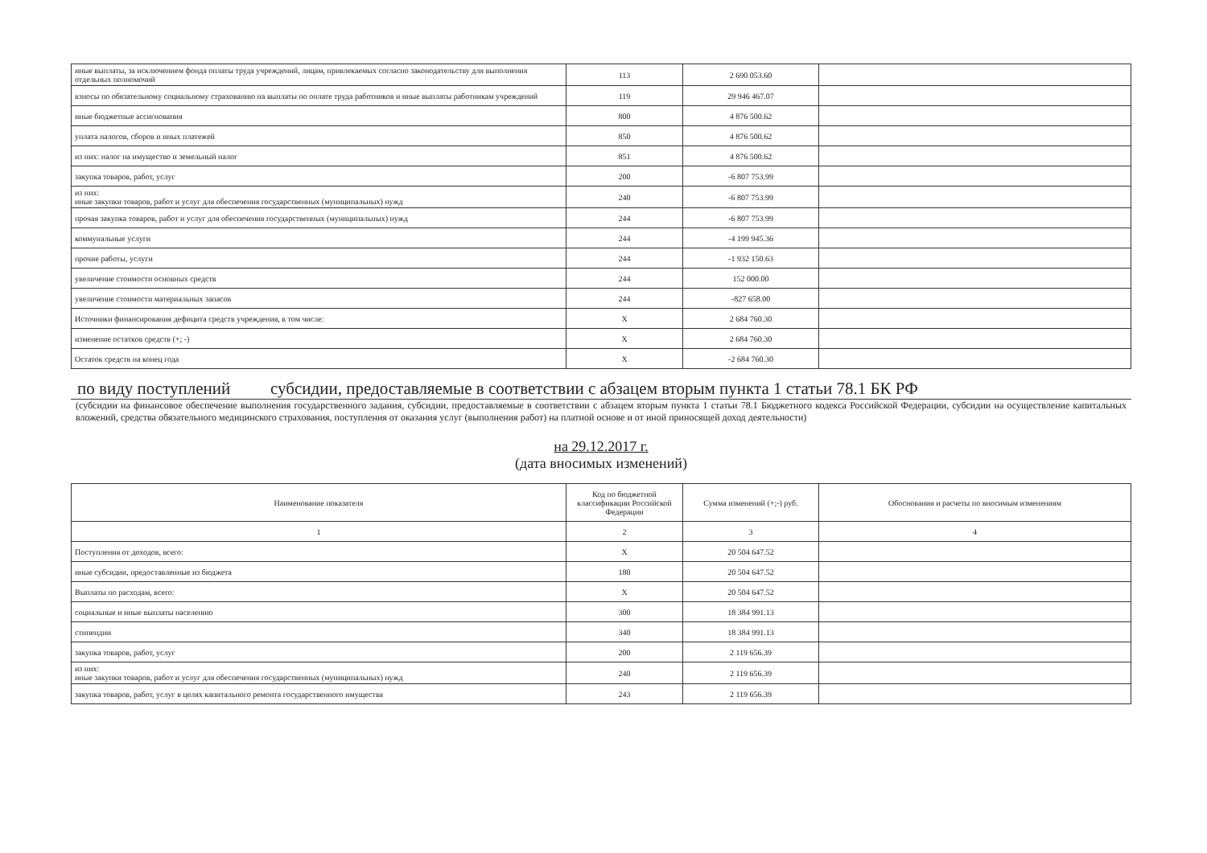| иные выплаты, за исключением фонда оплаты труда учреждений, лицам, привлекаемых согласно законодательству для выполнения отдельных полномочий | 113 | 2 690 053.60 | |
| взносы по обязательному социальному страхованию на выплаты по оплате труда работников и иные выплаты работникам учреждений | 119 | 29 946 467.07 | |
| иные бюджетные ассигнования | 800 | 4 876 500.62 | |
| уплата налогов, сборов и иных платежей | 850 | 4 876 500.62 | |
| из них: налог на имущество и земельный налог | 851 | 4 876 500.62 | |
| закупка товаров, работ, услуг | 200 | -6 807 753.99 | |
| из них: иные закупки товаров, работ и услуг для обеспечения государственных (муниципальных) нужд | 240 | -6 807 753.99 | |
| прочая закупка товаров, работ и услуг для обеспечения государственных (муниципальных) нужд | 244 | -6 807 753.99 | |
| коммунальные услуги | 244 | -4 199 945.36 | |
| прочие работы, услуги | 244 | -1 932 150.63 | |
| увеличение стоимости основных средств | 244 | 152 000.00 | |
| увеличение стоимости материальных запасов | 244 | -827 658.00 | |
| Источники финансирования дефицита средств учреждения, в том числе: | X | 2 684 760.30 | |
| изменение остатков средств (+; -) | X | 2 684 760.30 | |
| Остаток средств на конец года | X | -2 684 760.30 | |
по виду поступлений субсидии, предоставляемые в соответствии с абзацем вторым пункта 1 статьи 78.1 БК РФ
(субсидии на финансовое обеспечение выполнения государственного задания, субсидии, предоставляемые в соответствии с абзацем вторым пункта 1 статьи 78.1 Бюджетного кодекса Российской Федерации, субсидии на осуществление капитальных вложений, средства обязательного медицинского страхования, поступления от оказания услуг (выполнения работ) на платной основе и от иной приносящей доход деятельности)
на 29.12.2017 г.
(дата вносимых изменений)
| Наименование показателя | Код по бюджетной классификации Российской Федерации | Сумма изменений (+;-) руб. | Обоснования и расчеты по вносимым изменениям |
| --- | --- | --- | --- |
| 1 | 2 | 3 | 4 |
| Поступления от доходов, всего: | X | 20 504 647.52 | |
| иные субсидии, предоставленные из бюджета | 180 | 20 504 647.52 | |
| Выплаты по расходам, всего: | X | 20 504 647.52 | |
| социальные и иные выплаты населению | 300 | 18 384 991.13 | |
| стипендии | 340 | 18 384 991.13 | |
| закупка товаров, работ, услуг | 200 | 2 119 656.39 | |
| из них: иные закупки товаров, работ и услуг для обеспечения государственных (муниципальных) нужд | 240 | 2 119 656.39 | |
| закупка товаров, работ, услуг в целях капитального ремонта государственного имущества | 243 | 2 119 656.39 | |